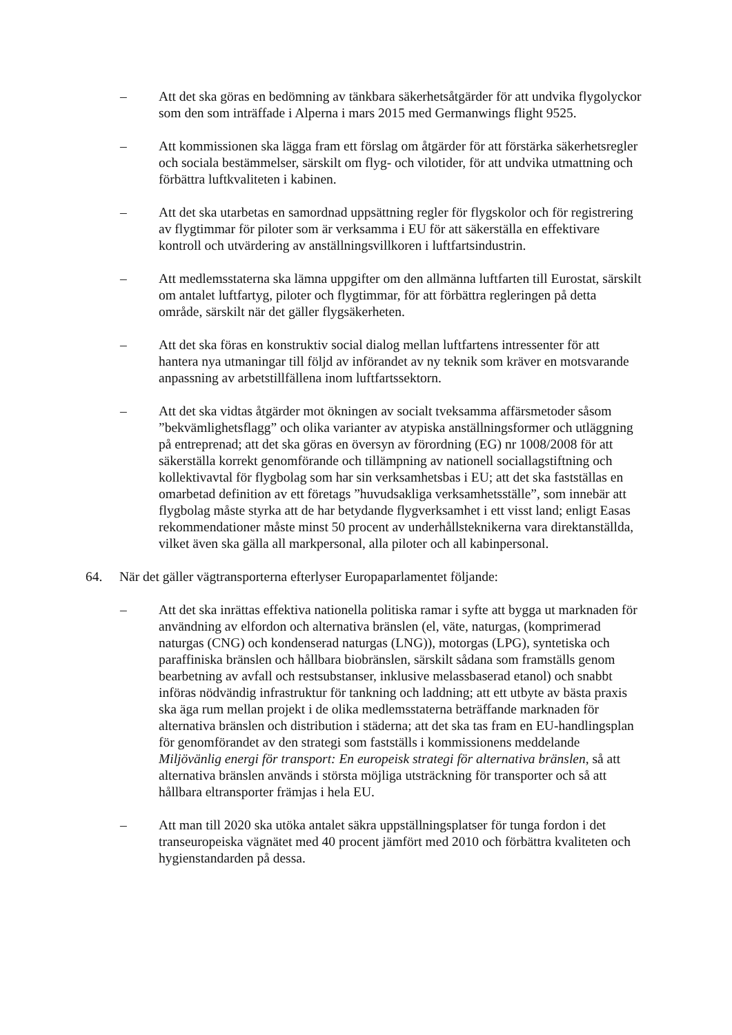– Att det ska göras en bedömning av tänkbara säkerhetsåtgärder för att undvika flygolyckor som den som inträffade i Alperna i mars 2015 med Germanwings flight 9525.
– Att kommissionen ska lägga fram ett förslag om åtgärder för att förstärka säkerhetsregler och sociala bestämmelser, särskilt om flyg- och vilotider, för att undvika utmattning och förbättra luftkvaliteten i kabinen.
– Att det ska utarbetas en samordnad uppsättning regler för flygskolor och för registrering av flygtimmar för piloter som är verksamma i EU för att säkerställa en effektivare kontroll och utvärdering av anställningsvillkoren i luftfartsindustrin.
– Att medlemsstaterna ska lämna uppgifter om den allmänna luftfarten till Eurostat, särskilt om antalet luftfartyg, piloter och flygtimmar, för att förbättra regleringen på detta område, särskilt när det gäller flygsäkerheten.
– Att det ska föras en konstruktiv social dialog mellan luftfartens intressenter för att hantera nya utmaningar till följd av införandet av ny teknik som kräver en motsvarande anpassning av arbetstillfällena inom luftfartssektorn.
– Att det ska vidtas åtgärder mot ökningen av socialt tveksamma affärsmetoder såsom ”bekvämlighetsflagg” och olika varianter av atypiska anställningsformer och utläggning på entreprenad; att det ska göras en översyn av förordning (EG) nr 1008/2008 för att säkerställa korrekt genomförande och tillämpning av nationell sociallagstiftning och kollektivavtal för flygbolag som har sin verksamhetsbas i EU; att det ska fastställas en omarbetad definition av ett företags ”huvudsakliga verksamhetsställe”, som innebär att flygbolag måste styrka att de har betydande flygverksamhet i ett visst land; enligt Easas rekommendationer måste minst 50 procent av underhållsteknikerna vara direktanställda, vilket även ska gälla all markpersonal, alla piloter och all kabinpersonal.
64. När det gäller vägtransporterna efterlyser Europaparlamentet följande:
– Att det ska inrättas effektiva nationella politiska ramar i syfte att bygga ut marknaden för användning av elfordon och alternativa bränslen (el, väte, naturgas, (komprimerad naturgas (CNG) och kondenserad naturgas (LNG)), motorgas (LPG), syntetiska och paraffiniska bränslen och hållbara biobränslen, särskilt sådana som framställs genom bearbetning av avfall och restsubstanser, inklusive melassbaserad etanol) och snabbt införas nödvändig infrastruktur för tankning och laddning; att ett utbyte av bästa praxis ska äga rum mellan projekt i de olika medlemsstaterna beträffande marknaden för alternativa bränslen och distribution i städerna; att det ska tas fram en EU-handlingsplan för genomförandet av den strategi som fastställs i kommissionens meddelande Miljövänlig energi för transport: En europeisk strategi för alternativa bränslen, så att alternativa bränslen används i största möjliga utsträckning för transporter och så att hållbara eltransporter främjas i hela EU.
– Att man till 2020 ska utöka antalet säkra uppställningsplatser för tunga fordon i det transeuropeiska vägnätet med 40 procent jämfört med 2010 och förbättra kvaliteten och hygienstandarden på dessa.